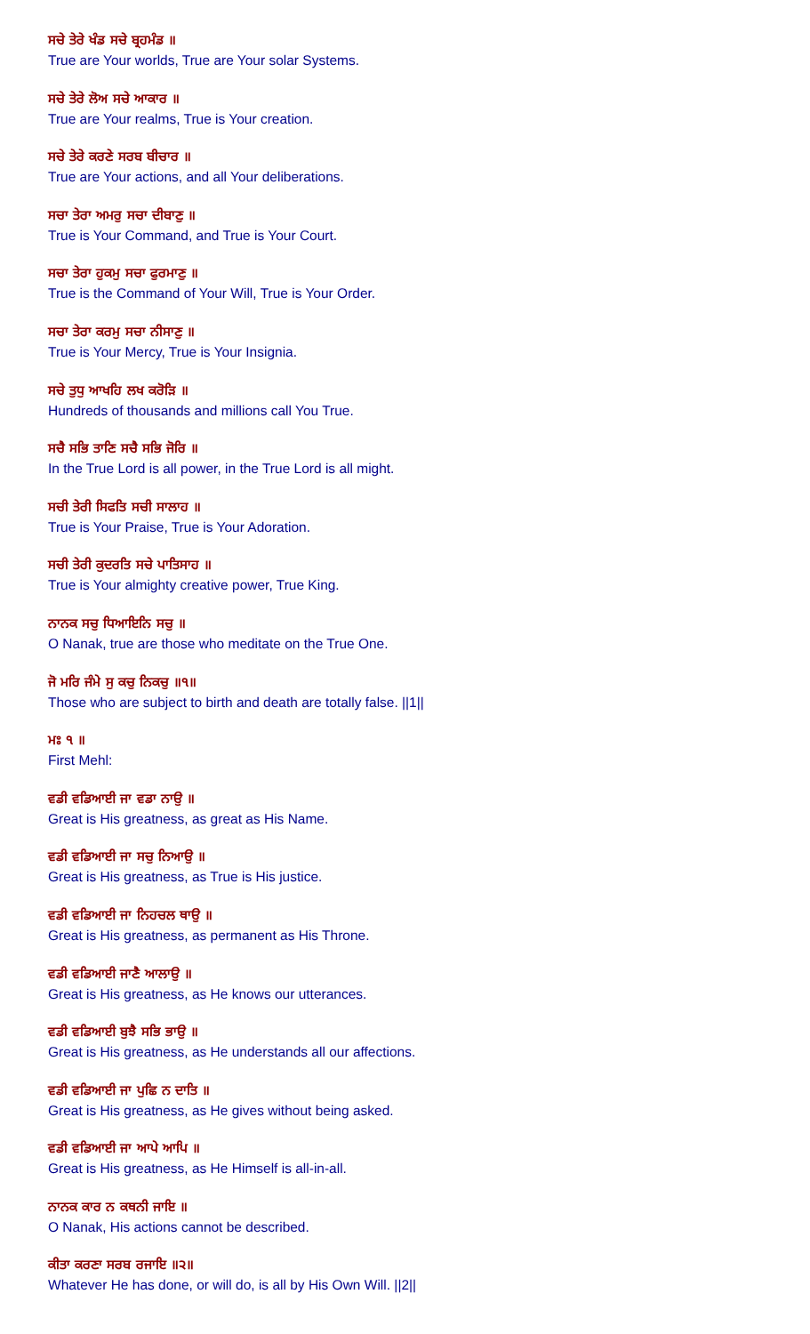ਸਚੇ ਤੇਰੇ ਖੰਡ ਸਚੇ ਬ੍ਰਹਮੰਡ ॥
True are Your worlds, True are Your solar Systems.
ਸਚੇ ਤੇਰੇ ਲੋਅ ਸਚੇ ਆਕਾਰ ॥
True are Your realms, True is Your creation.
ਸਚੇ ਤੇਰੇ ਕਰਣੇ ਸਰਬ ਬੀਚਾਰ ॥
True are Your actions, and all Your deliberations.
ਸਚਾ ਤੇਰਾ ਅਮਰੁ ਸਚਾ ਦੀਬਾਣੁ ॥
True is Your Command, and True is Your Court.
ਸਚਾ ਤੇਰਾ ਹੁਕਮੁ ਸਚਾ ਫੁਰਮਾਣੁ ॥
True is the Command of Your Will, True is Your Order.
ਸਚਾ ਤੇਰਾ ਕਰਮੁ ਸਚਾ ਨੀਸਾਣੁ ॥
True is Your Mercy, True is Your Insignia.
ਸਚੇ ਤੁਧੁ ਆਖਹਿ ਲਖ ਕਰੋੜਿ ॥
Hundreds of thousands and millions call You True.
ਸਚੈ ਸਭਿ ਤਾਣਿ ਸਚੈ ਸਭਿ ਜੋਰਿ ॥
In the True Lord is all power, in the True Lord is all might.
ਸਚੀ ਤੇਰੀ ਸਿਫਤਿ ਸਚੀ ਸਾਲਾਹ ॥
True is Your Praise, True is Your Adoration.
ਸਚੀ ਤੇਰੀ ਕੁਦਰਤਿ ਸਚੇ ਪਾਤਿਸਾਹ ॥
True is Your almighty creative power, True King.
ਨਾਨਕ ਸਚੁ ਧਿਆਇਨਿ ਸਚੁ ॥
O Nanak, true are those who meditate on the True One.
ਜੋ ਮਰਿ ਜੰਮੇ ਸੁ ਕਚੁ ਨਿਕਚੁ ॥੧॥
Those who are subject to birth and death are totally false. ||1||
ਮਃ ੧ ॥
First Mehl:
ਵਡੀ ਵਡਿਆਈ ਜਾ ਵਡਾ ਨਾਉ ॥
Great is His greatness, as great as His Name.
ਵਡੀ ਵਡਿਆਈ ਜਾ ਸਚੁ ਨਿਆਉ ॥
Great is His greatness, as True is His justice.
ਵਡੀ ਵਡਿਆਈ ਜਾ ਨਿਹਚਲ ਥਾਉ ॥
Great is His greatness, as permanent as His Throne.
ਵਡੀ ਵਡਿਆਈ ਜਾਣੈ ਆਲਾਉ ॥
Great is His greatness, as He knows our utterances.
ਵਡੀ ਵਡਿਆਈ ਬੁਝੈ ਸਭਿ ਭਾਉ ॥
Great is His greatness, as He understands all our affections.
ਵਡੀ ਵਡਿਆਈ ਜਾ ਪੁਛਿ ਨ ਦਾਤਿ ॥
Great is His greatness, as He gives without being asked.
ਵਡੀ ਵਡਿਆਈ ਜਾ ਆਪੇ ਆਪਿ ॥
Great is His greatness, as He Himself is all-in-all.
ਨਾਨਕ ਕਾਰ ਨ ਕਥਨੀ ਜਾਇ ॥
O Nanak, His actions cannot be described.
ਕੀਤਾ ਕਰਣਾ ਸਰਬ ਰਜਾਇ ॥੨॥
Whatever He has done, or will do, is all by His Own Will. ||2||